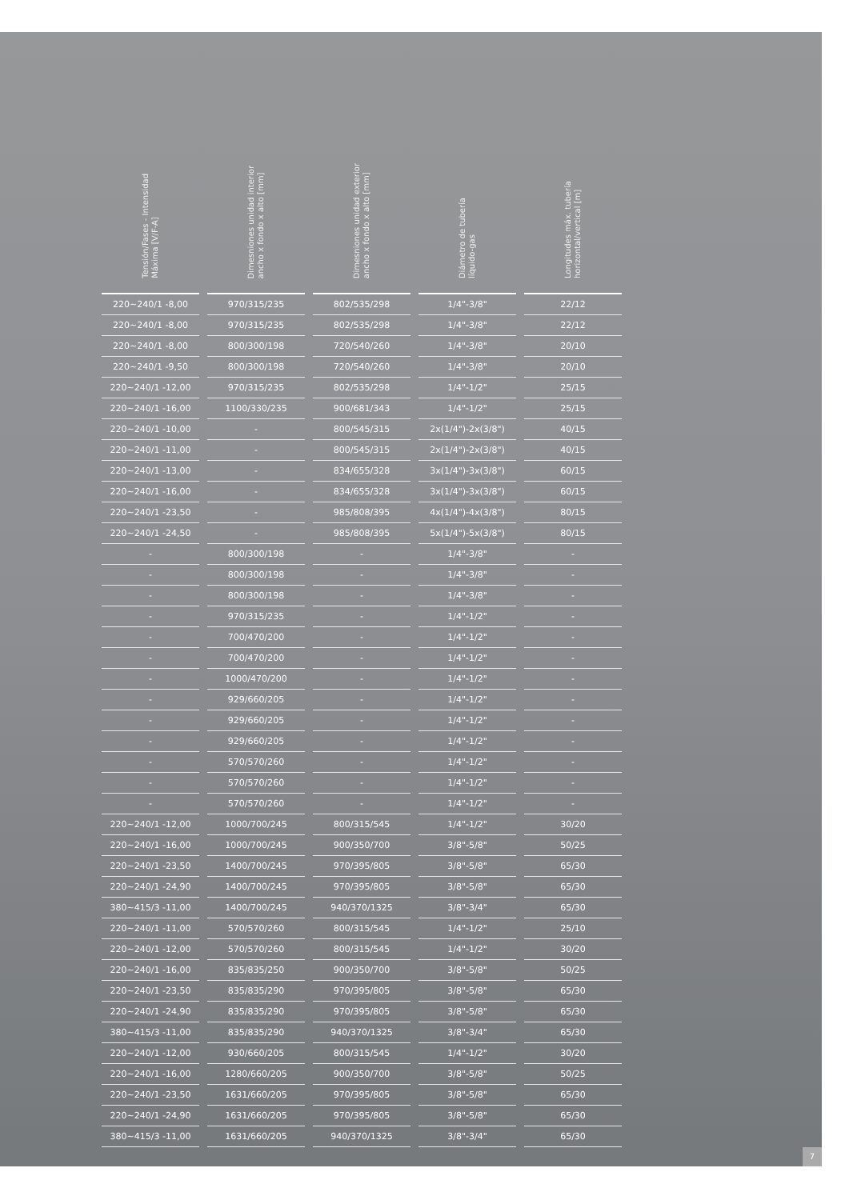| Tensión/Fases - Intensidad Máxima [V/F-A] | Dimesniones unidad interior ancho x fondo x alto [mm] | Dimesniones unidad exterior ancho x fondo x alto [mm] | Diámetro de tubería líquido-gas | Longitudes máx. tubería horizontal/vertical [m] |
| --- | --- | --- | --- | --- |
| 220~240/1 -8,00 | 970/315/235 | 802/535/298 | 1/4"-3/8" | 22/12 |
| 220~240/1 -8,00 | 970/315/235 | 802/535/298 | 1/4"-3/8" | 22/12 |
| 220~240/1 -8,00 | 800/300/198 | 720/540/260 | 1/4"-3/8" | 20/10 |
| 220~240/1 -9,50 | 800/300/198 | 720/540/260 | 1/4"-3/8" | 20/10 |
| 220~240/1 -12,00 | 970/315/235 | 802/535/298 | 1/4"-1/2" | 25/15 |
| 220~240/1 -16,00 | 1100/330/235 | 900/681/343 | 1/4"-1/2" | 25/15 |
| 220~240/1 -10,00 | - | 800/545/315 | 2x(1/4")-2x(3/8") | 40/15 |
| 220~240/1 -11,00 | - | 800/545/315 | 2x(1/4")-2x(3/8") | 40/15 |
| 220~240/1 -13,00 | - | 834/655/328 | 3x(1/4")-3x(3/8") | 60/15 |
| 220~240/1 -16,00 | - | 834/655/328 | 3x(1/4")-3x(3/8") | 60/15 |
| 220~240/1 -23,50 | - | 985/808/395 | 4x(1/4")-4x(3/8") | 80/15 |
| 220~240/1 -24,50 | - | 985/808/395 | 5x(1/4")-5x(3/8") | 80/15 |
| - | 800/300/198 | - | 1/4"-3/8" | - |
| - | 800/300/198 | - | 1/4"-3/8" | - |
| - | 800/300/198 | - | 1/4"-3/8" | - |
| - | 970/315/235 | - | 1/4"-1/2" | - |
| - | 700/470/200 | - | 1/4"-1/2" | - |
| - | 700/470/200 | - | 1/4"-1/2" | - |
| - | 1000/470/200 | - | 1/4"-1/2" | - |
| - | 929/660/205 | - | 1/4"-1/2" | - |
| - | 929/660/205 | - | 1/4"-1/2" | - |
| - | 929/660/205 | - | 1/4"-1/2" | - |
| - | 570/570/260 | - | 1/4"-1/2" | - |
| - | 570/570/260 | - | 1/4"-1/2" | - |
| - | 570/570/260 | - | 1/4"-1/2" | - |
| 220~240/1 -12,00 | 1000/700/245 | 800/315/545 | 1/4"-1/2" | 30/20 |
| 220~240/1 -16,00 | 1000/700/245 | 900/350/700 | 3/8"-5/8" | 50/25 |
| 220~240/1 -23,50 | 1400/700/245 | 970/395/805 | 3/8"-5/8" | 65/30 |
| 220~240/1 -24,90 | 1400/700/245 | 970/395/805 | 3/8"-5/8" | 65/30 |
| 380~415/3 -11,00 | 1400/700/245 | 940/370/1325 | 3/8"-3/4" | 65/30 |
| 220~240/1 -11,00 | 570/570/260 | 800/315/545 | 1/4"-1/2" | 25/10 |
| 220~240/1 -12,00 | 570/570/260 | 800/315/545 | 1/4"-1/2" | 30/20 |
| 220~240/1 -16,00 | 835/835/250 | 900/350/700 | 3/8"-5/8" | 50/25 |
| 220~240/1 -23,50 | 835/835/290 | 970/395/805 | 3/8"-5/8" | 65/30 |
| 220~240/1 -24,90 | 835/835/290 | 970/395/805 | 3/8"-5/8" | 65/30 |
| 380~415/3 -11,00 | 835/835/290 | 940/370/1325 | 3/8"-3/4" | 65/30 |
| 220~240/1 -12,00 | 930/660/205 | 800/315/545 | 1/4"-1/2" | 30/20 |
| 220~240/1 -16,00 | 1280/660/205 | 900/350/700 | 3/8"-5/8" | 50/25 |
| 220~240/1 -23,50 | 1631/660/205 | 970/395/805 | 3/8"-5/8" | 65/30 |
| 220~240/1 -24,90 | 1631/660/205 | 970/395/805 | 3/8"-5/8" | 65/30 |
| 380~415/3 -11,00 | 1631/660/205 | 940/370/1325 | 3/8"-3/4" | 65/30 |
7